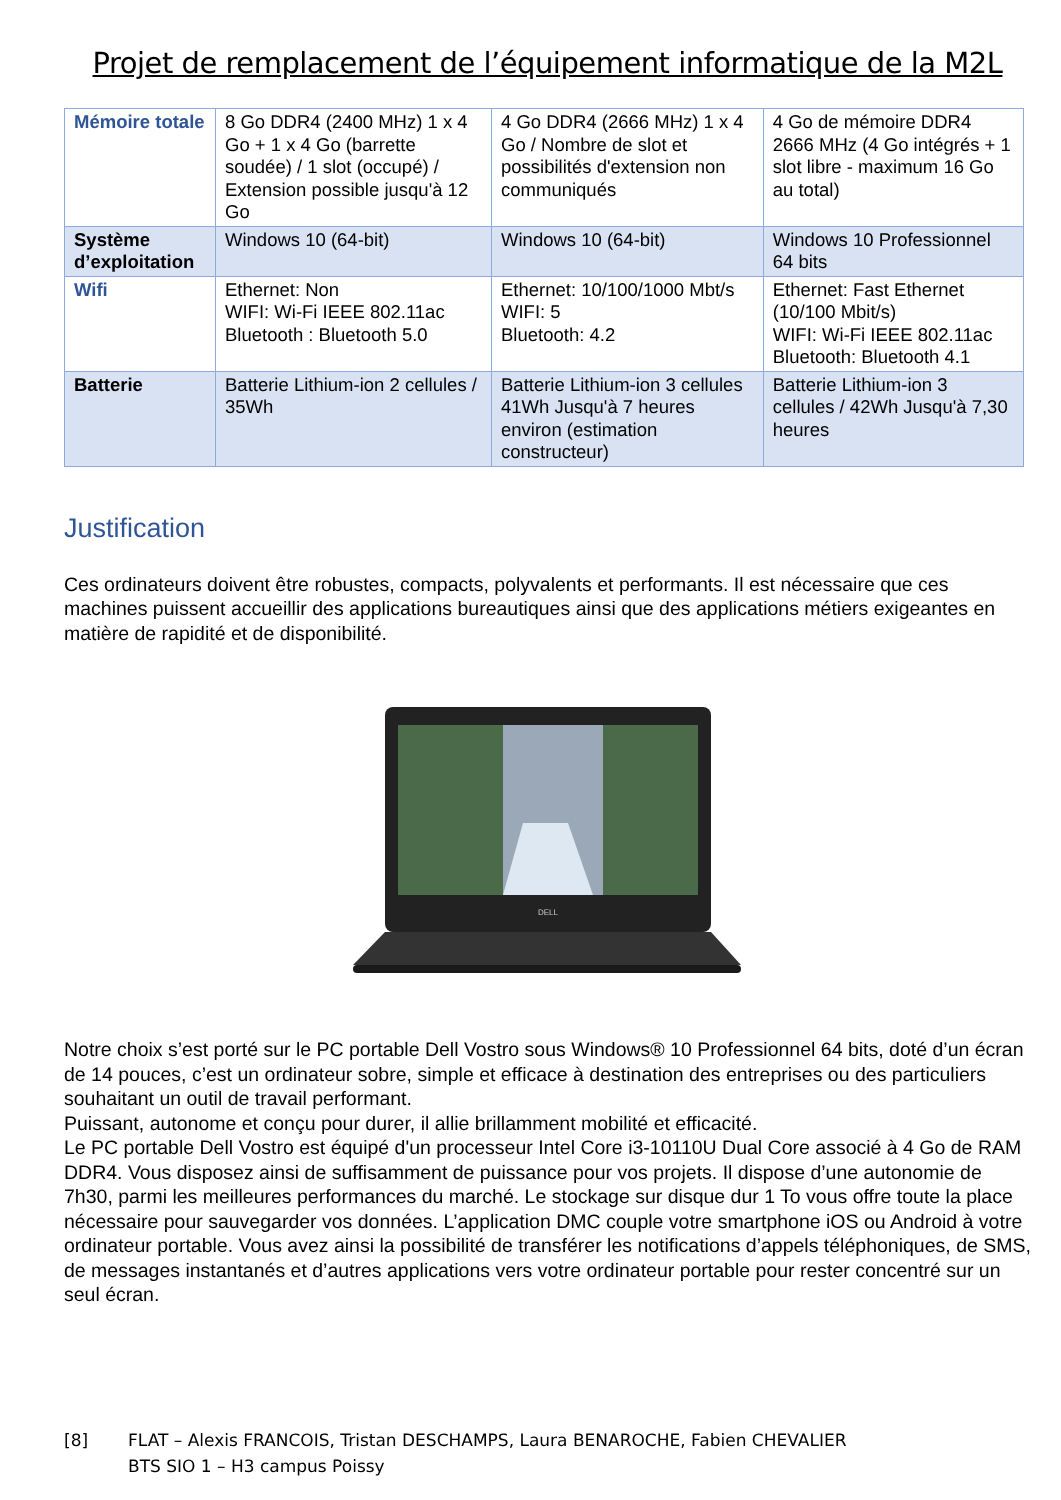Projet de remplacement de l’équipement informatique de la M2L
| Mémoire totale | 8 Go DDR4 (2400 MHz) 1 x 4 Go + 1 x 4 Go (barrette soudée) / 1 slot (occupé) / Extension possible jusqu'à 12 Go | 4 Go DDR4 (2666 MHz) 1 x 4 Go / Nombre de slot et possibilités d'extension non communiqués | 4 Go de mémoire DDR4 2666 MHz (4 Go intégrés + 1 slot libre - maximum 16 Go au total) |
| Système d’exploitation | Windows 10 (64-bit) | Windows 10 (64-bit) | Windows 10 Professionnel 64 bits |
| Wifi | Ethernet: Non WIFI: Wi-Fi IEEE 802.11ac Bluetooth : Bluetooth 5.0 | Ethernet: 10/100/1000 Mbt/s WIFI: 5 Bluetooth: 4.2 | Ethernet: Fast Ethernet (10/100 Mbit/s) WIFI: Wi-Fi IEEE 802.11ac Bluetooth: Bluetooth 4.1 |
| Batterie | Batterie Lithium-ion 2 cellules / 35Wh | Batterie Lithium-ion 3 cellules 41Wh Jusqu'à 7 heures environ (estimation constructeur) | Batterie Lithium-ion 3 cellules / 42Wh Jusqu'à 7,30 heures |
Justification
Ces ordinateurs doivent être robustes, compacts, polyvalents et performants. Il est nécessaire que ces machines puissent accueillir des applications bureautiques ainsi que des applications métiers exigeantes en matière de rapidité et de disponibilité.
DELL
Notre choix s’est porté sur le PC portable Dell Vostro sous Windows® 10 Professionnel 64 bits, doté d’un écran de 14 pouces, c’est un ordinateur sobre, simple et efficace à destination des entreprises ou des particuliers souhaitant un outil de travail performant.
Puissant, autonome et conçu pour durer, il allie brillamment mobilité et efficacité.
Le PC portable Dell Vostro est équipé d'un processeur Intel Core i3-10110U Dual Core associé à 4 Go de RAM DDR4. Vous disposez ainsi de suffisamment de puissance pour vos projets. Il dispose d’une autonomie de 7h30, parmi les meilleures performances du marché. Le stockage sur disque dur 1 To vous offre toute la place nécessaire pour sauvegarder vos données. L’application DMC couple votre smartphone iOS ou Android à votre ordinateur portable. Vous avez ainsi la possibilité de transférer les notifications d’appels téléphoniques, de SMS, de messages instantanés et d’autres applications vers votre ordinateur portable pour rester concentré sur un seul écran.
[8] FLAT – Alexis FRANCOIS, Tristan DESCHAMPS, Laura BENAROCHE, Fabien CHEVALIER
BTS SIO 1 – H3 campus Poissy